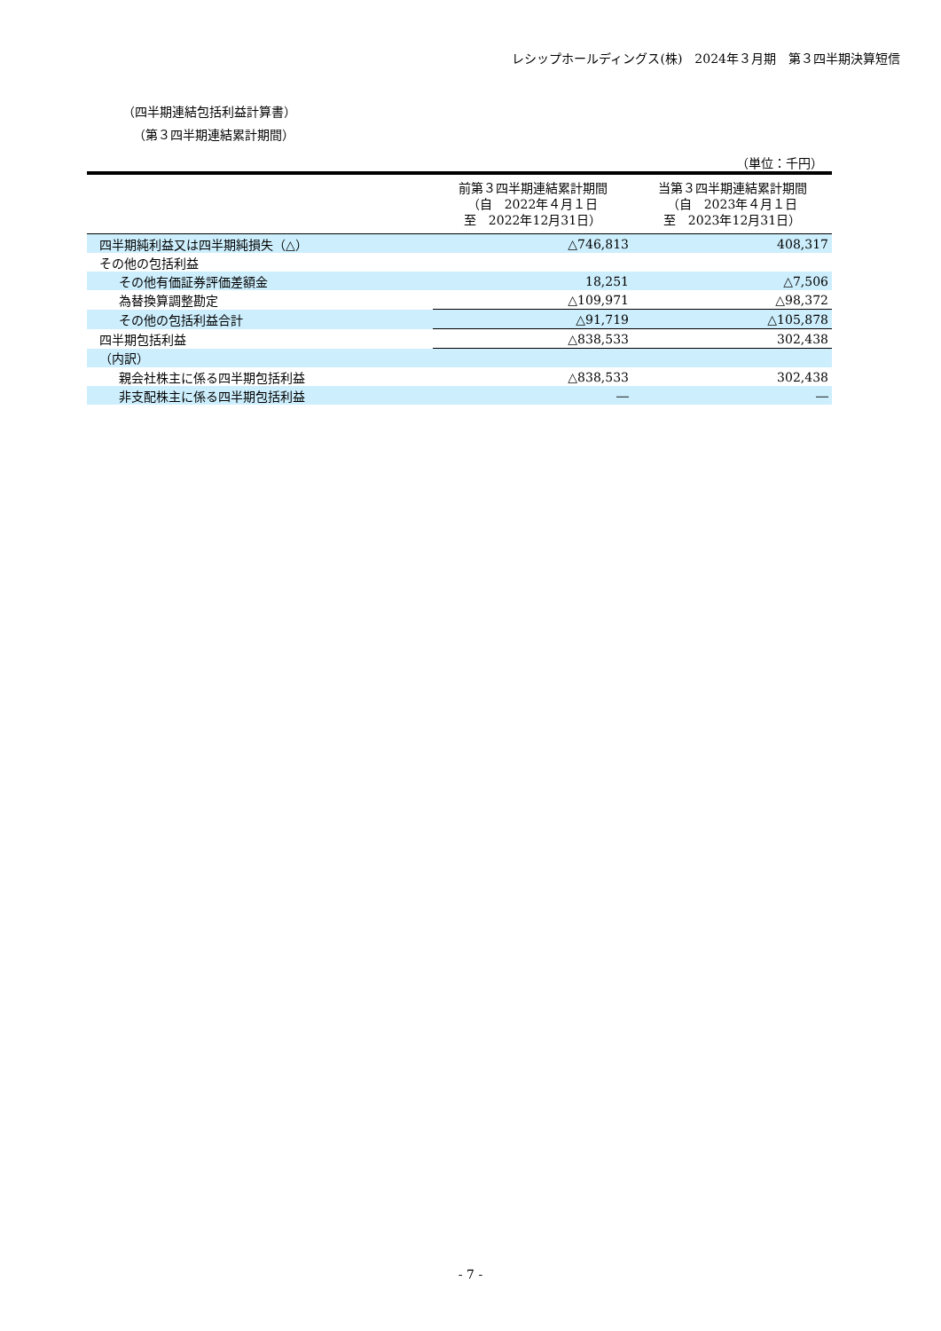レシップホールディングス(株)　2024年３月期　第３四半期決算短信
（四半期連結包括利益計算書）
（第３四半期連結累計期間）
（単位：千円）
| | 前第３四半期連結累計期間 （自 2022年４月１日 至 2022年12月31日） | 当第３四半期連結累計期間 （自 2023年４月１日 至 2023年12月31日） |
| --- | --- | --- |
| 四半期純利益又は四半期純損失（△） | △746,813 | 408,317 |
| その他の包括利益 | | |
| その他有価証券評価差額金 | 18,251 | △7,506 |
| 為替換算調整勘定 | △109,971 | △98,372 |
| その他の包括利益合計 | △91,719 | △105,878 |
| 四半期包括利益 | △838,533 | 302,438 |
| （内訳） | | |
| 親会社株主に係る四半期包括利益 | △838,533 | 302,438 |
| 非支配株主に係る四半期包括利益 | ― | ― |
- 7 -